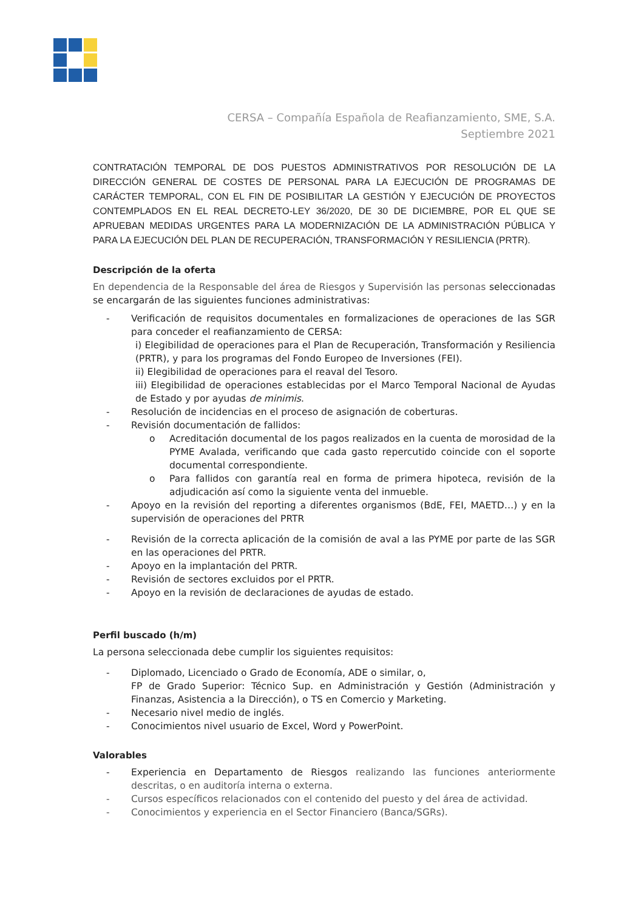CERSA – Compañía Española de Reafianzamiento, SME, S.A.
Septiembre 2021
CONTRATACIÓN TEMPORAL DE DOS PUESTOS ADMINISTRATIVOS POR RESOLUCIÓN DE LA DIRECCIÓN GENERAL DE COSTES DE PERSONAL PARA LA EJECUCIÓN DE PROGRAMAS DE CARÁCTER TEMPORAL, CON EL FIN DE POSIBILITAR LA GESTIÓN Y EJECUCIÓN DE PROYECTOS CONTEMPLADOS EN EL REAL DECRETO-LEY 36/2020, DE 30 DE DICIEMBRE, POR EL QUE SE APRUEBAN MEDIDAS URGENTES PARA LA MODERNIZACIÓN DE LA ADMINISTRACIÓN PÚBLICA Y PARA LA EJECUCIÓN DEL PLAN DE RECUPERACIÓN, TRANSFORMACIÓN Y RESILIENCIA (PRTR).
Descripción de la oferta
En dependencia de la Responsable del área de Riesgos y Supervisión las personas seleccionadas se encargarán de las siguientes funciones administrativas:
- Verificación de requisitos documentales en formalizaciones de operaciones de las SGR para conceder el reafianzamiento de CERSA:
i) Elegibilidad de operaciones para el Plan de Recuperación, Transformación y Resiliencia (PRTR), y para los programas del Fondo Europeo de Inversiones (FEI).
ii) Elegibilidad de operaciones para el reaval del Tesoro.
iii) Elegibilidad de operaciones establecidas por el Marco Temporal Nacional de Ayudas de Estado y por ayudas de minimis.
- Resolución de incidencias en el proceso de asignación de coberturas.
- Revisión documentación de fallidos:
o Acreditación documental de los pagos realizados en la cuenta de morosidad de la PYME Avalada, verificando que cada gasto repercutido coincide con el soporte documental correspondiente.
o Para fallidos con garantía real en forma de primera hipoteca, revisión de la adjudicación así como la siguiente venta del inmueble.
- Apoyo en la revisión del reporting a diferentes organismos (BdE, FEI, MAETD…) y en la supervisión de operaciones del PRTR
- Revisión de la correcta aplicación de la comisión de aval a las PYME por parte de las SGR en las operaciones del PRTR.
- Apoyo en la implantación del PRTR.
- Revisión de sectores excluidos por el PRTR.
- Apoyo en la revisión de declaraciones de ayudas de estado.
Perfil buscado (h/m)
La persona seleccionada debe cumplir los siguientes requisitos:
- Diplomado, Licenciado o Grado de Economía, ADE o similar, o,
FP de Grado Superior: Técnico Sup. en Administración y Gestión (Administración y Finanzas, Asistencia a la Dirección), o TS en Comercio y Marketing.
- Necesario nivel medio de inglés.
- Conocimientos nivel usuario de Excel, Word y PowerPoint.
Valorables
- Experiencia en Departamento de Riesgos realizando las funciones anteriormente descritas, o en auditoría interna o externa.
- Cursos específicos relacionados con el contenido del puesto y del área de actividad.
- Conocimientos y experiencia en el Sector Financiero (Banca/SGRs).